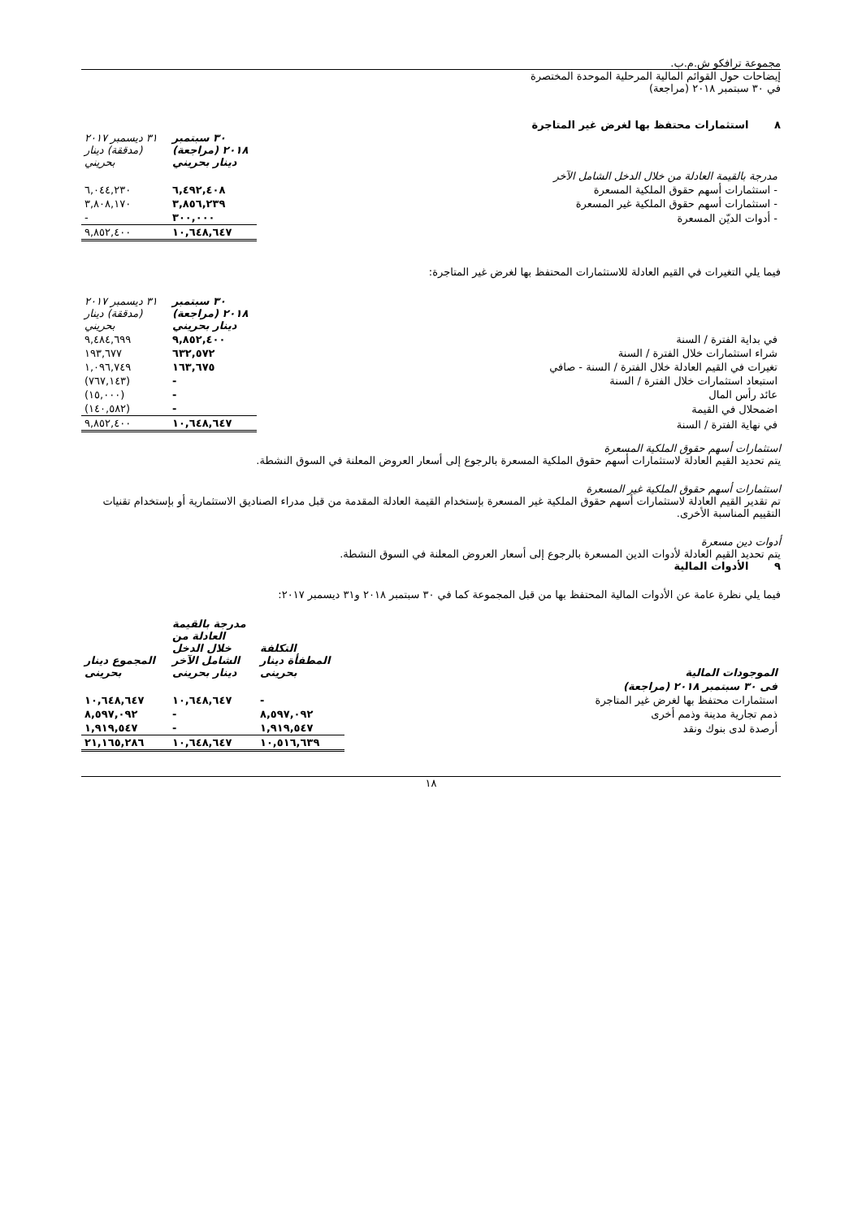مجموعة ترافكو ش.م.ب.
إيضاحات حول القوائم المالية المرحلية الموحدة المختصرة
في ٣٠ سبتمبر ٢٠١٨ (مراجعة)
٨ استثمارات محتفظ بها لغرض غير المتاجرة
| | ٣٠ سبتمبر ٢٠١٨ (مراجعة) دينار بحريني | ٣١ ديسمبر ٢٠١٧ (مدققة) دينار بحريني |
| مدرجة بالقيمة العادلة من خلال الدخل الشامل الآخر | | |
| - استثمارات أسهم حقوق الملكية المسعرة | ٦,٤٩٢,٤٠٨ | ٦,٠٤٤,٢٣٠ |
| - استثمارات أسهم حقوق الملكية غير المسعرة | ٣,٨٥٦,٢٣٩ | ٣,٨٠٨,١٧٠ |
| - أدوات الديّن المسعرة | ٣٠٠,٠٠٠ | - |
| | ١٠,٦٤٨,٦٤٧ | ٩,٨٥٢,٤٠٠ |
فيما يلي التغيرات في القيم العادلة للاستثمارات المحتفظ بها لغرض غير المتاجرة:
| | ٣٠ سبتمبر ٢٠١٨ (مراجعة) دينار بحريني | ٣١ ديسمبر ٢٠١٧ (مدققة) دينار بحريني |
| في بداية الفترة / السنة | ٩,٨٥٢,٤٠٠ | ٩,٤٨٤,٦٩٩ |
| شراء استثمارات خلال الفترة / السنة | ٦٣٢,٥٧٢ | ١٩٣,٦٧٧ |
| تغيرات في القيم العادلة خلال الفترة / السنة - صافي | ١٦٣,٦٧٥ | ١,٠٩٦,٧٤٩ |
| استبعاد استثمارات خلال الفترة / السنة | - | (٧٦٧,١٤٣) |
| عائد رأس المال | - | (١٥,٠٠٠) |
| اضمحلال في القيمة | - | (١٤٠,٥٨٢) |
| في نهاية الفترة / السنة | ١٠,٦٤٨,٦٤٧ | ٩,٨٥٢,٤٠٠ |
استثمارات أسهم حقوق الملكية المسعرة
يتم تحديد القيم العادلة لاستثمارات أسهم حقوق الملكية المسعرة بالرجوع إلى أسعار العروض المعلنة في السوق النشطة.
استثمارات أسهم حقوق الملكية غير المسعرة
تم تقدير القيم العادلة لاستثمارات أسهم حقوق الملكية غير المسعرة بإستخدام القيمة العادلة المقدمة من قبل مدراء الصناديق الاستثمارية أو بإستخدام تقنيات التقييم المناسبة الأخرى.
أدوات دين مسعرة
يتم تحديد القيم العادلة لأدوات الدين المسعرة بالرجوع إلى أسعار العروض المعلنة في السوق النشطة.
٩ الأدوات المالية
فيما يلي نظرة عامة عن الأدوات المالية المحتفظ بها من قبل المجموعة كما في ٣٠ سبتمبر ٢٠١٨ و٣١ ديسمبر ٢٠١٧:
| الموجودات المالية | التكلفة المطفأة دينار بحرينى | مدرجة بالقيمة العادلة من خلال الدخل الشامل الآخر دينار بحرينى | المجموع دينار بحرينى |
| فى ٣٠ سبتمبر ٢٠١٨ (مراجعة) | | | |
| استثمارات محتفظ بها لغرض غير المتاجرة | - | ١٠,٦٤٨,٦٤٧ | ١٠,٦٤٨,٦٤٧ |
| ذمم تجارية مدينة وذمم أخرى | ٨,٥٩٧,٠٩٢ | - | ٨,٥٩٧,٠٩٢ |
| أرصدة لدى بنوك ونقد | ١,٩١٩,٥٤٧ | - | ١,٩١٩,٥٤٧ |
| | ١٠,٥١٦,٦٣٩ | ١٠,٦٤٨,٦٤٧ | ٢١,١٦٥,٢٨٦ |
١٨